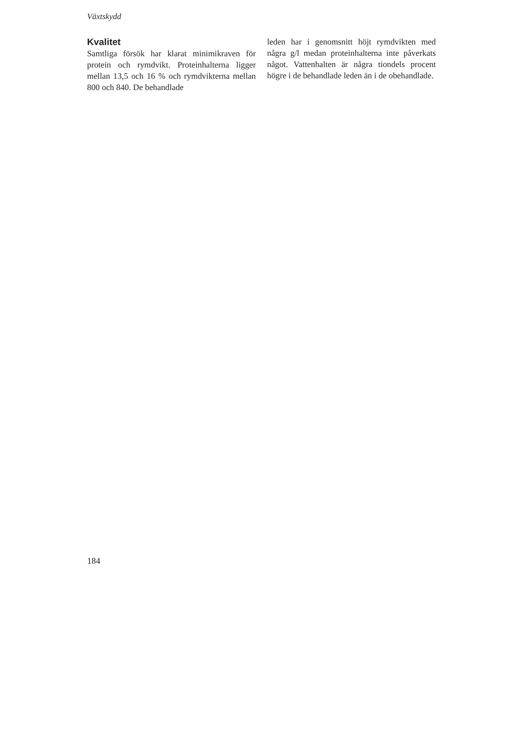Växtskydd
Kvalitet
Samtliga försök har klarat minimikraven för protein och rymdvikt. Proteinhalterna ligger mellan 13,5 och 16 % och rymdvikterna mellan 800 och 840. De behandlade
leden har i genomsnitt höjt rymdvikten med några g/l medan proteinhalterna inte påverkats något. Vattenhalten är några tiondels procent högre i de behandlade leden än i de obehandlade.
184